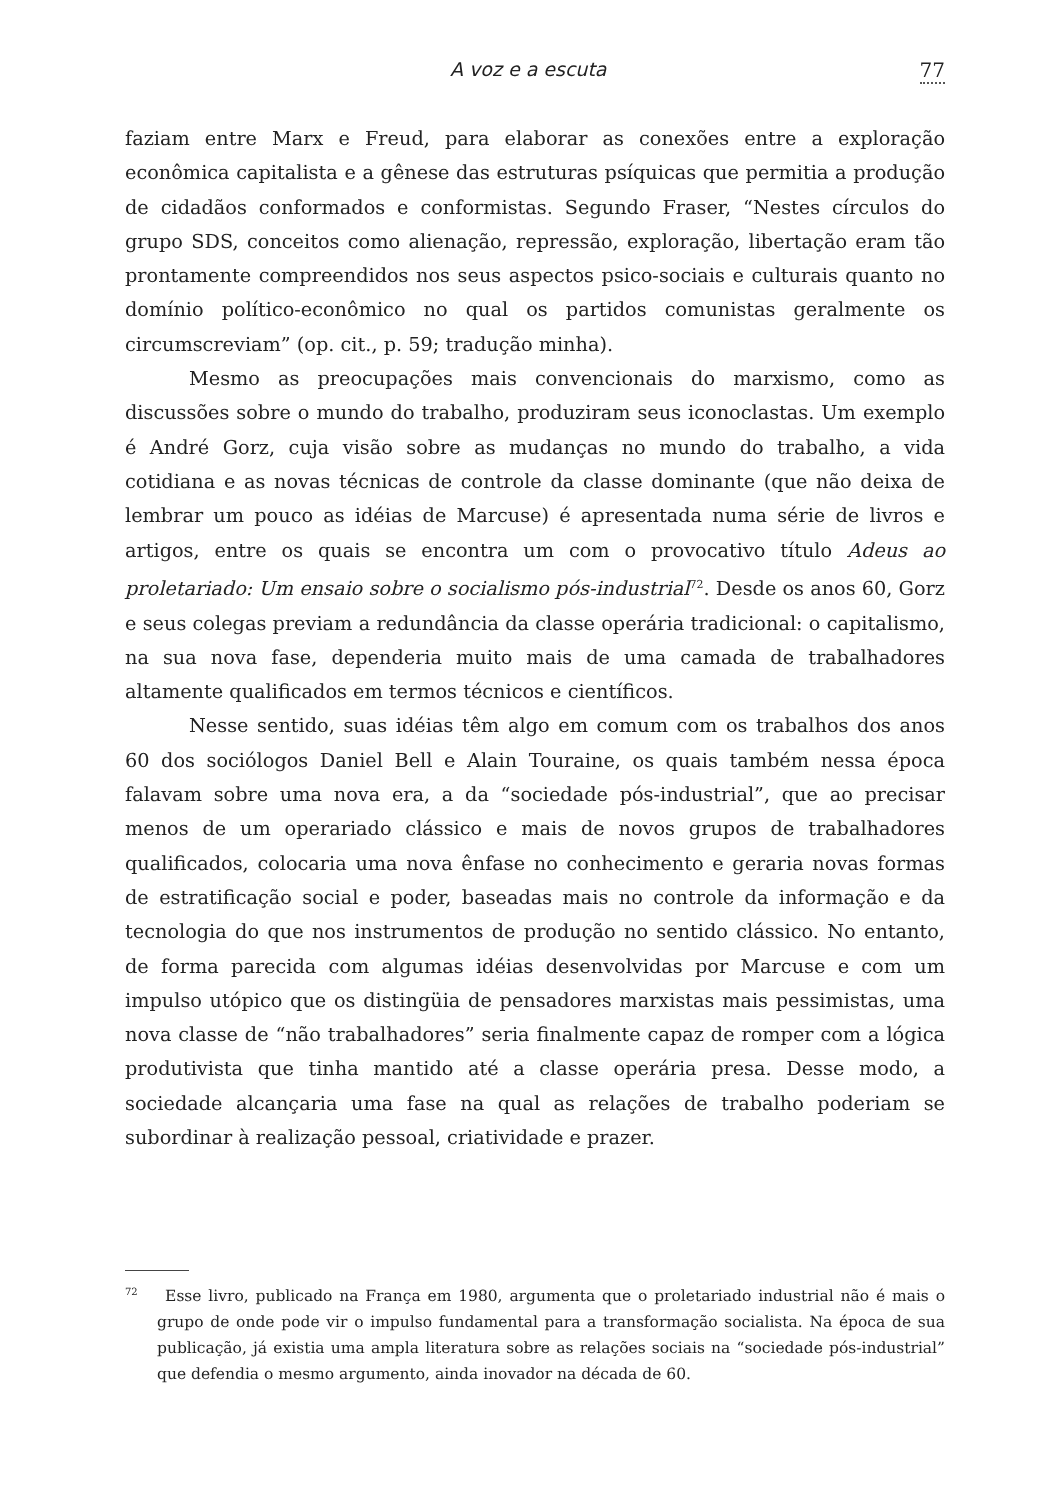A voz e a escuta 77
faziam entre Marx e Freud, para elaborar as conexões entre a exploração econômica capitalista e a gênese das estruturas psíquicas que permitia a produção de cidadãos conformados e conformistas. Segundo Fraser, “Nestes círculos do grupo SDS, conceitos como alienação, repressão, exploração, libertação eram tão prontamente compreendidos nos seus aspectos psico-sociais e culturais quanto no domínio político-econômico no qual os partidos comunistas geralmente os circumscreviam” (op. cit., p. 59; tradução minha).
Mesmo as preocupações mais convencionais do marxismo, como as discussões sobre o mundo do trabalho, produziram seus iconoclastas. Um exemplo é André Gorz, cuja visão sobre as mudanças no mundo do trabalho, a vida cotidiana e as novas técnicas de controle da classe dominante (que não deixa de lembrar um pouco as idéias de Marcuse) é apresentada numa série de livros e artigos, entre os quais se encontra um com o provocativo título Adeus ao proletariado: Um ensaio sobre o socialismo pós-industrial<sup>72</sup>. Desde os anos 60, Gorz e seus colegas previam a redundância da classe operária tradicional: o capitalismo, na sua nova fase, dependeria muito mais de uma camada de trabalhadores altamente qualificados em termos técnicos e científicos.
Nesse sentido, suas idéias têm algo em comum com os trabalhos dos anos 60 dos sociólogos Daniel Bell e Alain Touraine, os quais também nessa época falavam sobre uma nova era, a da “sociedade pós-industrial”, que ao precisar menos de um operariado clássico e mais de novos grupos de trabalhadores qualificados, colocaria uma nova ênfase no conhecimento e geraria novas formas de estratificação social e poder, baseadas mais no controle da informação e da tecnologia do que nos instrumentos de produção no sentido clássico. No entanto, de forma parecida com algumas idéias desenvolvidas por Marcuse e com um impulso utópico que os distingüia de pensadores marxistas mais pessimistas, uma nova classe de “não trabalhadores” seria finalmente capaz de romper com a lógica produtivista que tinha mantido até a classe operária presa. Desse modo, a sociedade alcançaria uma fase na qual as relações de trabalho poderiam se subordinar à realização pessoal, criatividade e prazer.
<sup>72</sup> Esse livro, publicado na França em 1980, argumenta que o proletariado industrial não é mais o grupo de onde pode vir o impulso fundamental para a transformação socialista. Na época de sua publicação, já existia uma ampla literatura sobre as relações sociais na “sociedade pós-industrial” que defendia o mesmo argumento, ainda inovador na década de 60.